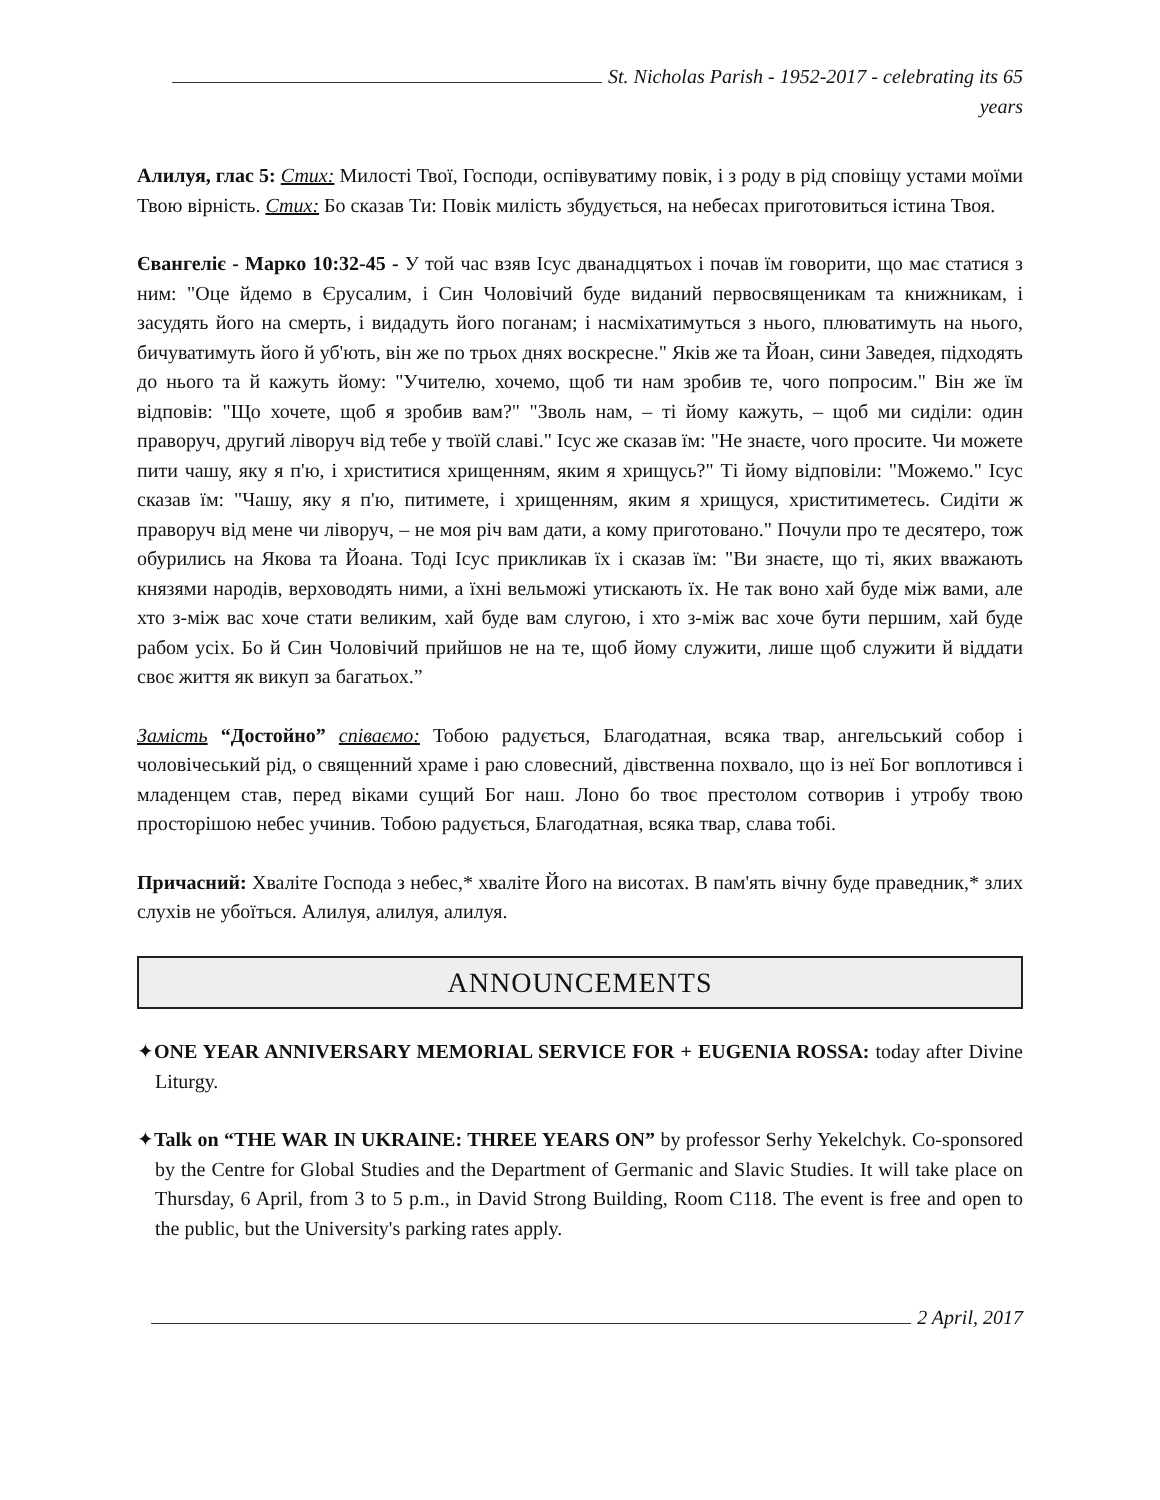St. Nicholas Parish - 1952-2017 - celebrating its 65 years
Алилуя, глас 5: Стих: Милості Твої, Господи, оспівуватиму повік, і з роду в рід сповіщу устами моїми Твою вірність. Стих: Бо сказав Ти: Повік милість збудується, на небесах приготовиться істина Твоя.
Євангеліє - Марко 10:32-45 - У той час взяв Ісус дванадцятьох і почав їм говорити, що має статися з ним: "Оце йдемо в Єрусалим, і Син Чоловічий буде виданий первосвященикам та книжникам, і засудять його на смерть, і видадуть його поганам; і насміхатимуться з нього, плюватимуть на нього, бичуватимуть його й уб'ють, він же по трьох днях воскресне." Яків же та Йоан, сини Заведея, підходять до нього та й кажуть йому: "Учителю, хочемо, щоб ти нам зробив те, чого попросим." Він же їм відповів: "Що хочете, щоб я зробив вам?" "Зволь нам, – ті йому кажуть, – щоб ми сиділи: один праворуч, другий ліворуч від тебе у твоїй славі." Ісус же сказав їм: "Не знаєте, чого просите. Чи можете пити чашу, яку я п'ю, і христитися хрищенням, яким я хрищусь?" Ті йому відповіли: "Можемо." Ісус сказав їм: "Чашу, яку я п'ю, питимете, і хрищенням, яким я хрищуся, христитиметесь. Сидіти ж праворуч від мене чи ліворуч, – не моя річ вам дати, а кому приготовано." Почули про те десятеро, тож обурились на Якова та Йоана. Тоді Ісус прикликав їх і сказав їм: "Ви знаєте, що ті, яких вважають князями народів, верховодять ними, а їхні вельможі утискають їх. Не так воно хай буде між вами, але хто з-між вас хоче стати великим, хай буде вам слугою, і хто з-між вас хоче бути першим, хай буде рабом усіх. Бо й Син Чоловічий прийшов не на те, щоб йому служити, лише щоб служити й віддати своє життя як викуп за багатьох.”
Замість “Достойно” співаємо: Тобою радується, Благодатная, всяка твар, ангельський собор і чоловічеський рід, о священний храме і раю словесний, дівственна похвало, що із неї Бог воплотився і младенцем став, перед віками сущий Бог наш. Лоно бо твоє престолом сотворив і утробу твою просторішою небес учинив. Тобою радується, Благодатная, всяка твар, слава тобі.
Причасний: Хваліте Господа з небес,* хваліте Його на висотах. В пам'ять вічну буде праведник,* злих слухів не убоїться. Алилуя, алилуя, алилуя.
ANNOUNCEMENTS
✦ONE YEAR ANNIVERSARY MEMORIAL SERVICE FOR + EUGENIA ROSSA: today after Divine Liturgy.
✦Talk on “THE WAR IN UKRAINE: THREE YEARS ON” by professor Serhy Yekelchyk. Co-sponsored by the Centre for Global Studies and the Department of Germanic and Slavic Studies. It will take place on Thursday, 6 April, from 3 to 5 p.m., in David Strong Building, Room C118. The event is free and open to the public, but the University's parking rates apply.
2 April, 2017